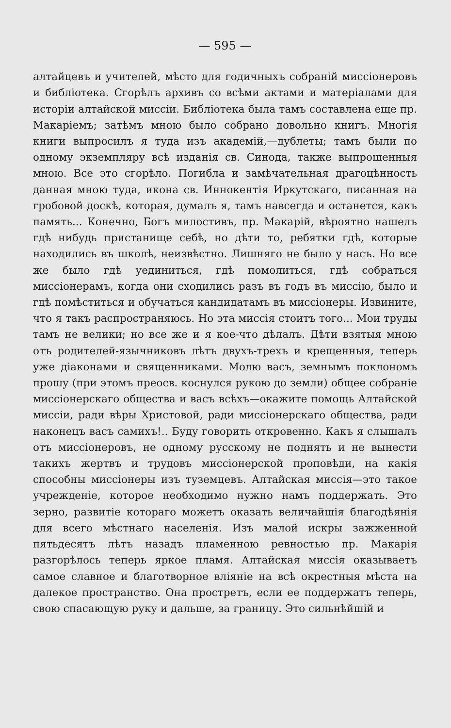— 595 —
алтайцевъ и учителей, мѣсто для годичныхъ собраній миссіонеровъ и библіотека. Сгорѣлъ архивъ со всѣми актами и матеріалами для исторіи алтайской миссіи. Библіотека была тамъ составлена еще пр. Макаріемъ; затѣмъ мною было собрано довольно книгъ. Многія книги выпросилъ я туда изъ академій,—дублеты; тамъ были по одному экземпляру всѣ изданія св. Синода, также выпрошенныя мною. Все это сгорѣло. Погибла и замѣчательная драгоцѣнность данная мною туда, икона св. Иннокентія Иркутскаго, писанная на гробовой доскѣ, которая, думалъ я, тамъ навсегда и останется, какъ память... Конечно, Богъ милостивъ, пр. Макарій, вѣроятно нашелъ гдѣ нибудь пристанище себѣ, но дѣти то, ребятки гдѣ, которые находились въ школѣ, неизвѣстно. Лишняго не было у насъ. Но все же было гдѣ уединиться, гдѣ помолиться, гдѣ собраться миссіонерамъ, когда они сходились разъ въ годъ въ миссію, было и гдѣ помѣститься и обучаться кандидатамъ въ миссіонеры. Извините, что я такъ распространяюсь. Но эта миссія стоитъ того... Мои труды тамъ не велики; но все же и я кое-что дѣлалъ. Дѣти взятыя мною отъ родителей-язычниковъ лѣтъ двухъ-трехъ и крещенныя, теперь уже діаконами и священниками. Молю васъ, земнымъ поклономъ прошу (при этомъ преосв. коснулся рукою до земли) общее собраніе миссіонерскаго общества и васъ всѣхъ—окажите помощь Алтайской миссіи, ради вѣры Христовой, ради миссіонерскаго общества, ради наконецъ васъ самихъ!.. Буду говорить откровенно. Какъ я слышалъ отъ миссіонеровъ, не одному русскому не поднять и не вынести такихъ жертвъ и трудовъ миссіонерской проповѣди, на какія способны миссіонеры изъ туземцевъ. Алтайская миссія—это такое учрежденіе, которое необходимо нужно намъ поддержать. Это зерно, развитіе котораго можетъ оказать величайшія благодѣянія для всего мѣстнаго населенія. Изъ малой искры зажженной пятьдесятъ лѣтъ назадъ пламенною ревностью пр. Макарія разгорѣлось теперь яркое пламя. Алтайская миссія оказываетъ самое славное и благотворное вліяніе на всѣ окрестныя мѣста на далекое пространство. Она простретъ, если ее поддержатъ теперь, свою спасающую руку и дальше, за границу. Это сильнѣйшій и